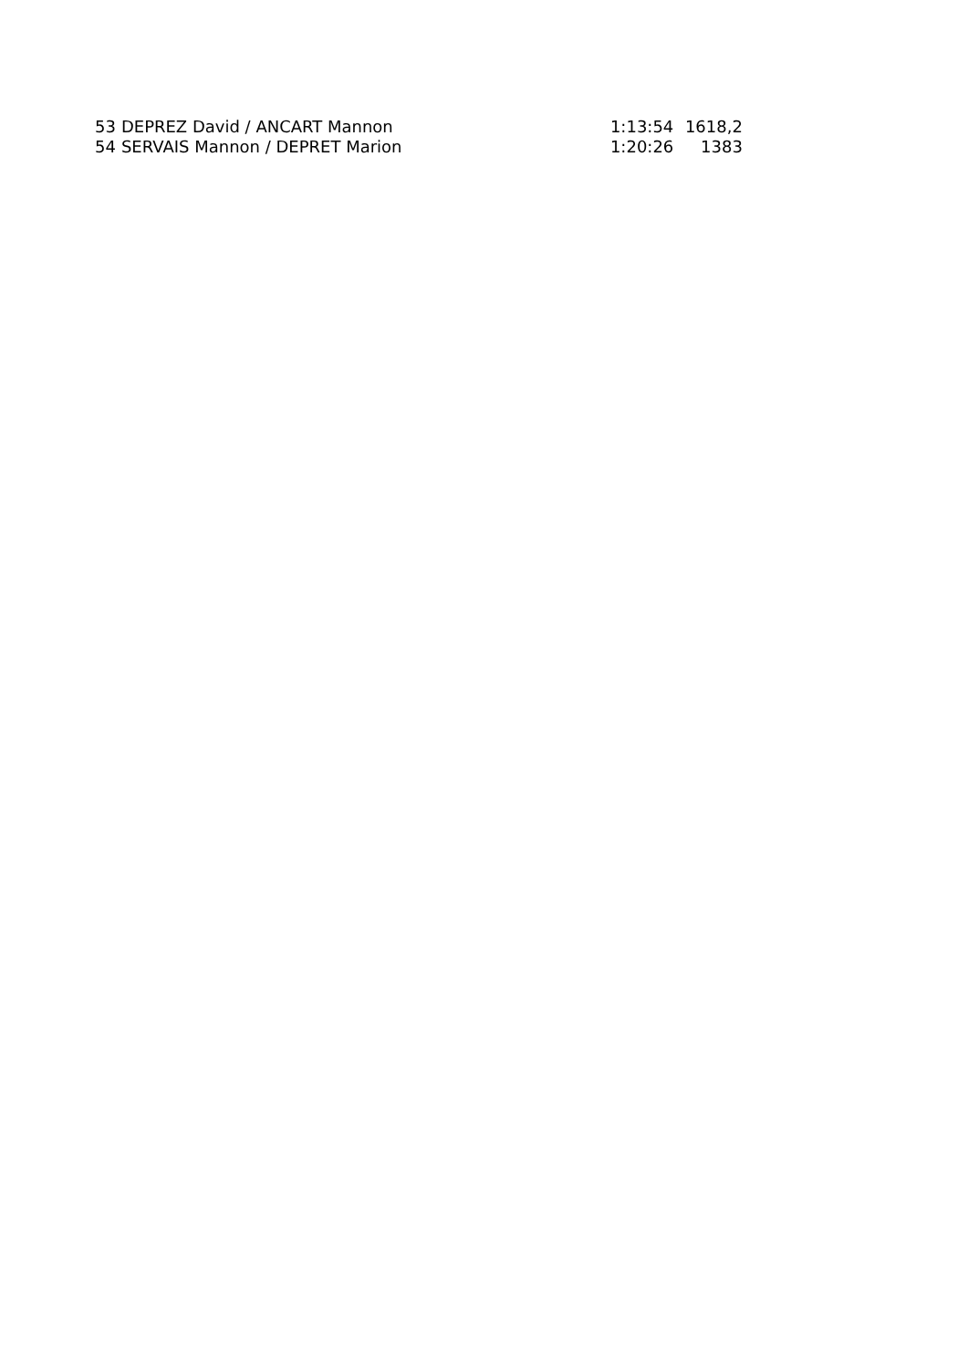| 53 | DEPREZ David / ANCART Mannon | 1:13:54 | 1618,2 |
| 54 | SERVAIS Mannon / DEPRET Marion | 1:20:26 | 1383 |